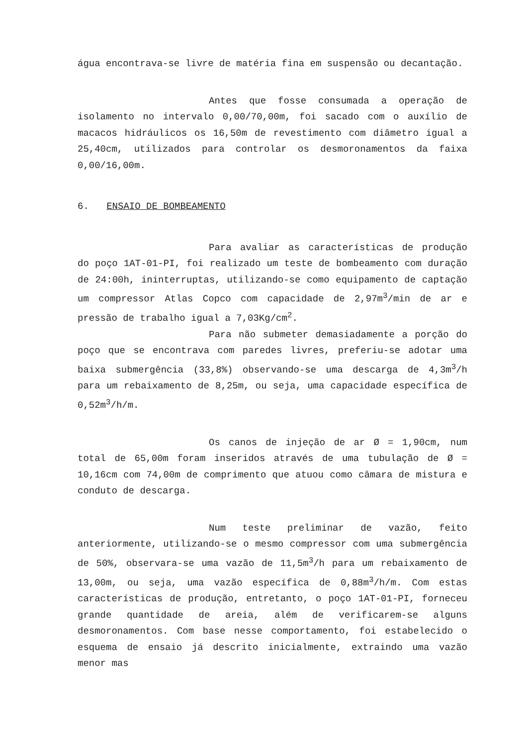água encontrava-se livre de matéria fina em suspensão ou decantação.
Antes que fosse consumada a operação de isolamento no intervalo 0,00/70,00m, foi sacado com o auxílio de macacos hidráulicos os 16,50m de revestimento com diâmetro igual a 25,40cm, utilizados para controlar os desmoronamentos da faixa 0,00/16,00m.
6. ENSAIO DE BOMBEAMENTO
Para avaliar as características de produção do poço 1AT-01-PI, foi realizado um teste de bombeamento com duração de 24:00h, ininterruptas, utilizando-se como equipamento de captação um compressor Atlas Copco com capacidade de 2,97m<sup>3</sup>/min de ar e pressão de trabalho igual a 7,03Kg/cm<sup>2</sup>.
Para não submeter demasiadamente a porção do poço que se encontrava com paredes livres, preferiu-se adotar uma baixa submergência (33,8%) observando-se uma descarga de 4,3m<sup>3</sup>/h para um rebaixamento de 8,25m, ou seja, uma capacidade específica de 0,52m<sup>3</sup>/h/m.
Os canos de injeção de ar Ø = 1,90cm, num total de 65,00m foram inseridos através de uma tubulação de Ø = 10,16cm com 74,00m de comprimento que atuou como câmara de mistura e conduto de descarga.
Num teste preliminar de vazão, feito anteriormente, utilizando-se o mesmo compressor com uma submergência de 50%, observara-se uma vazão de 11,5m<sup>3</sup>/h para um rebaixamento de 13,00m, ou seja, uma vazão específica de 0,88m<sup>3</sup>/h/m. Com estas características de produção, entretanto, o poço 1AT-01-PI, forneceu grande quantidade de areia, além de verificarem-se alguns desmoronamentos. Com base nesse comportamento, foi estabelecido o esquema de ensaio já descrito inicialmente, extraindo uma vazão menor mas